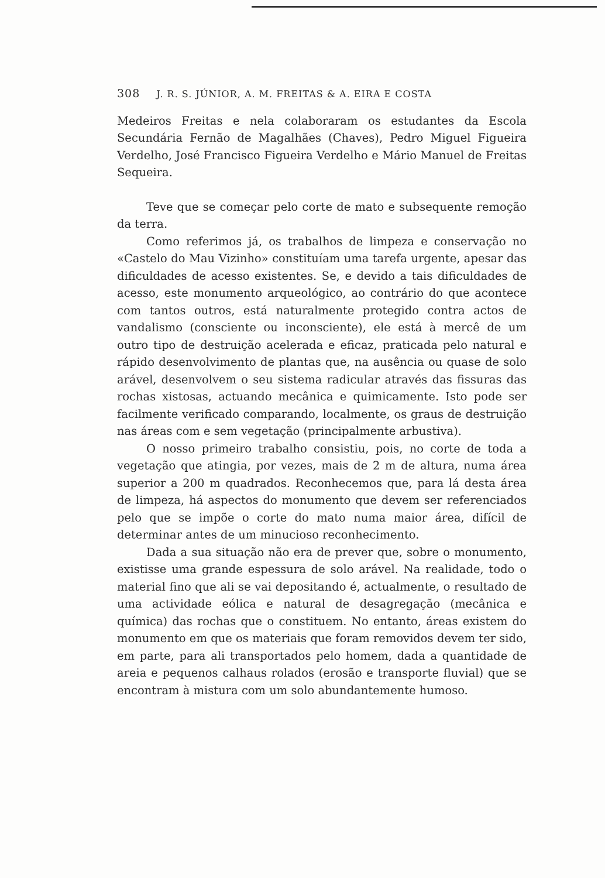308 J. R. S. JÚNIOR, A. M. FREITAS & A. EIRA E COSTA
Medeiros Freitas e nela colaboraram os estudantes da Escola Secundária Fernão de Magalhães (Chaves), Pedro Miguel Figueira Verdelho, José Francisco Figueira Verdelho e Mário Manuel de Freitas Sequeira.
Teve que se começar pelo corte de mato e subsequente remoção da terra.
Como referimos já, os trabalhos de limpeza e conservação no «Castelo do Mau Vizinho» constituíam uma tarefa urgente, apesar das dificuldades de acesso existentes. Se, e devido a tais dificuldades de acesso, este monumento arqueológico, ao contrário do que acontece com tantos outros, está naturalmente protegido contra actos de vandalismo (consciente ou inconsciente), ele está à mercê de um outro tipo de destruição acelerada e eficaz, praticada pelo natural e rápido desenvolvimento de plantas que, na ausência ou quase de solo arável, desenvolvem o seu sistema radicular através das fissuras das rochas xistosas, actuando mecânica e quimicamente. Isto pode ser facilmente verificado comparando, localmente, os graus de destruição nas áreas com e sem vegetação (principalmente arbustiva).
O nosso primeiro trabalho consistiu, pois, no corte de toda a vegetação que atingia, por vezes, mais de 2 m de altura, numa área superior a 200 m quadrados. Reconhecemos que, para lá desta área de limpeza, há aspectos do monumento que devem ser referenciados pelo que se impõe o corte do mato numa maior área, difícil de determinar antes de um minucioso reconhecimento.
Dada a sua situação não era de prever que, sobre o monumento, existisse uma grande espessura de solo arável. Na realidade, todo o material fino que ali se vai depositando é, actualmente, o resultado de uma actividade eólica e natural de desagregação (mecânica e química) das rochas que o constituem. No entanto, áreas existem do monumento em que os materiais que foram removidos devem ter sido, em parte, para ali transportados pelo homem, dada a quantidade de areia e pequenos calhaus rolados (erosão e transporte fluvial) que se encontram à mistura com um solo abundantemente humoso.